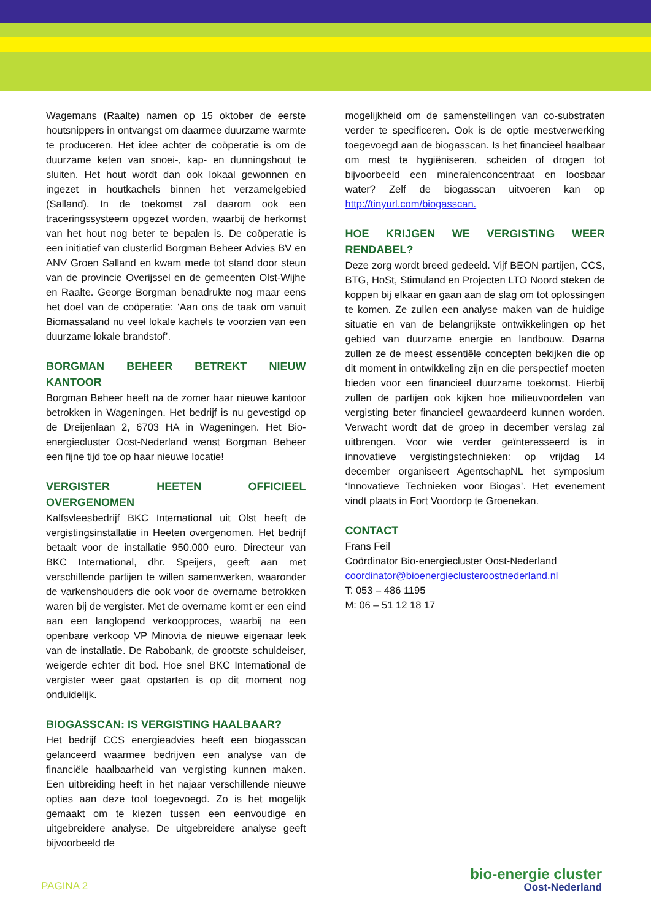Wagemans (Raalte) namen op 15 oktober de eerste houtsnippers in ontvangst om daarmee duurzame warmte te produceren. Het idee achter de coöperatie is om de duurzame keten van snoei-, kap- en dunningshout te sluiten. Het hout wordt dan ook lokaal gewonnen en ingezet in houtkachels binnen het verzamelgebied (Salland). In de toekomst zal daarom ook een traceringssysteem opgezet worden, waarbij de herkomst van het hout nog beter te bepalen is. De coöperatie is een initiatief van clusterlid Borgman Beheer Advies BV en ANV Groen Salland en kwam mede tot stand door steun van de provincie Overijssel en de gemeenten Olst-Wijhe en Raalte. George Borgman benadrukte nog maar eens het doel van de coöperatie: ‘Aan ons de taak om vanuit Biomassaland nu veel lokale kachels te voorzien van een duurzame lokale brandstof’.
BORGMAN BEHEER BETREKT NIEUW KANTOOR
Borgman Beheer heeft na de zomer haar nieuwe kantoor betrokken in Wageningen. Het bedrijf is nu gevestigd op de Dreijenlaan 2, 6703 HA in Wageningen. Het Bio-energiecluster Oost-Nederland wenst Borgman Beheer een fijne tijd toe op haar nieuwe locatie!
VERGISTER HEETEN OFFICIEEL OVERGENOMEN
Kalfsvleesbedrijf BKC International uit Olst heeft de vergistingsinstallatie in Heeten overgenomen. Het bedrijf betaalt voor de installatie 950.000 euro. Directeur van BKC International, dhr. Speijers, geeft aan met verschillende partijen te willen samenwerken, waaronder de varkenshouders die ook voor de overname betrokken waren bij de vergister. Met de overname komt er een eind aan een langlopend verkoopproces, waarbij na een openbare verkoop VP Minovia de nieuwe eigenaar leek van de installatie. De Rabobank, de grootste schuldeiser, weigerde echter dit bod. Hoe snel BKC International de vergister weer gaat opstarten is op dit moment nog onduidelijk.
BIOGASSCAN: IS VERGISTING HAALBAAR?
Het bedrijf CCS energieadvies heeft een biogasscan gelanceerd waarmee bedrijven een analyse van de financiële haalbaarheid van vergisting kunnen maken. Een uitbreiding heeft in het najaar verschillende nieuwe opties aan deze tool toegevoegd. Zo is het mogelijk gemaakt om te kiezen tussen een eenvoudige en uitgebreidere analyse. De uitgebreidere analyse geeft bijvoorbeeld de
mogelijkheid om de samenstellingen van co-substraten verder te specificeren. Ook is de optie mestverwerking toegevoegd aan de biogasscan. Is het financieel haalbaar om mest te hygiëniseren, scheiden of drogen tot bijvoorbeeld een mineralenconcentraat en loosbaar water? Zelf de biogasscan uitvoeren kan op http://tinyurl.com/biogasscan.
HOE KRIJGEN WE VERGISTING WEER RENDABEL?
Deze zorg wordt breed gedeeld. Vijf BEON partijen, CCS, BTG, HoSt, Stimuland en Projecten LTO Noord steken de koppen bij elkaar en gaan aan de slag om tot oplossingen te komen. Ze zullen een analyse maken van de huidige situatie en van de belangrijkste ontwikkelingen op het gebied van duurzame energie en landbouw. Daarna zullen ze de meest essentiële concepten bekijken die op dit moment in ontwikkeling zijn en die perspectief moeten bieden voor een financieel duurzame toekomst. Hierbij zullen de partijen ook kijken hoe milieuvoordelen van vergisting beter financieel gewaardeerd kunnen worden. Verwacht wordt dat de groep in december verslag zal uitbrengen. Voor wie verder geïnteresseerd is in innovatieve vergistingstechnieken: op vrijdag 14 december organiseert AgentschapNL het symposium ‘Innovatieve Technieken voor Biogas’. Het evenement vindt plaats in Fort Voordorp te Groenekan.
CONTACT
Frans Feil
Coördinator Bio-energiecluster Oost-Nederland
coordinator@bioenergieclusteroostnederland.nl
T: 053 – 486 1195
M: 06 – 51 12 18 17
PAGINA 2
bio-energie cluster
Oost-Nederland